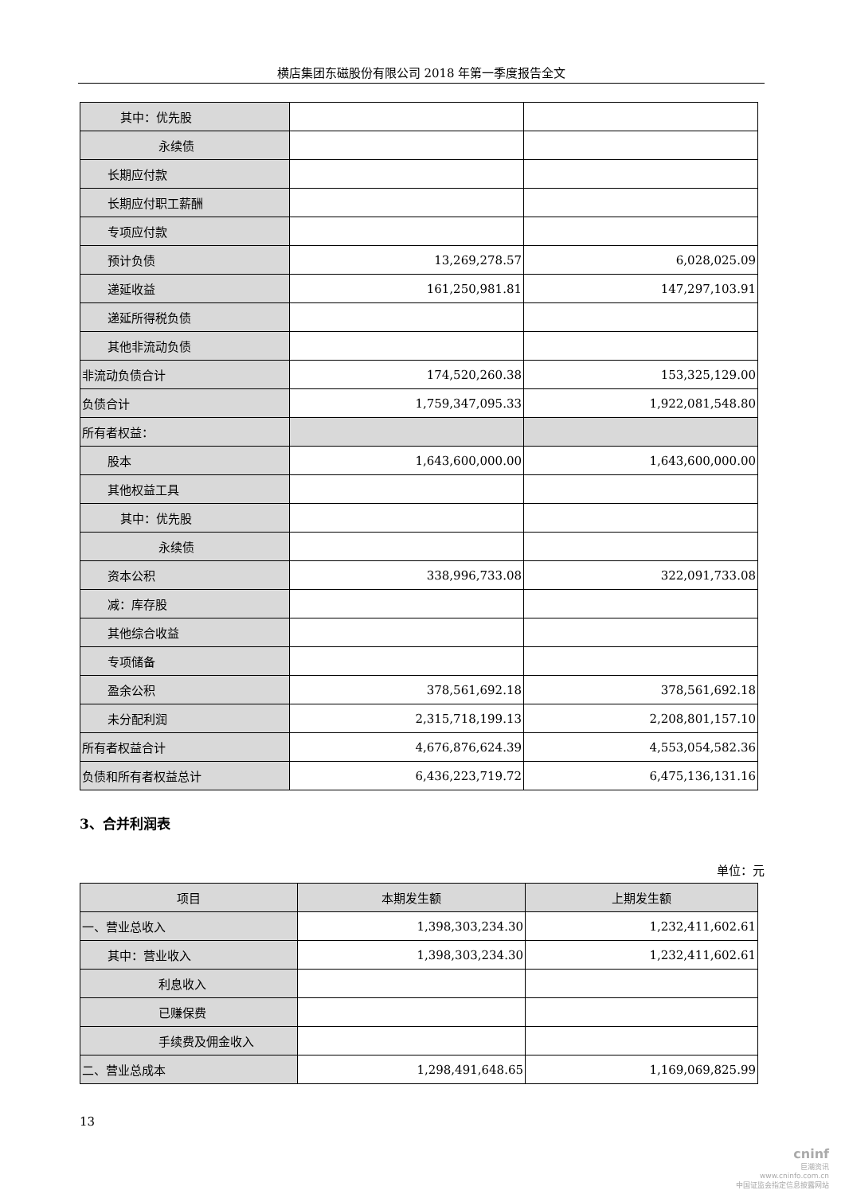横店集团东磁股份有限公司 2018 年第一季度报告全文
| 其中：优先股 | | |
| 永续债 | | |
| 长期应付款 | | |
| 长期应付职工薪酬 | | |
| 专项应付款 | | |
| 预计负债 | 13,269,278.57 | 6,028,025.09 |
| 递延收益 | 161,250,981.81 | 147,297,103.91 |
| 递延所得税负债 | | |
| 其他非流动负债 | | |
| 非流动负债合计 | 174,520,260.38 | 153,325,129.00 |
| 负债合计 | 1,759,347,095.33 | 1,922,081,548.80 |
| 所有者权益： | | |
| 股本 | 1,643,600,000.00 | 1,643,600,000.00 |
| 其他权益工具 | | |
| 其中：优先股 | | |
| 永续债 | | |
| 资本公积 | 338,996,733.08 | 322,091,733.08 |
| 减：库存股 | | |
| 其他综合收益 | | |
| 专项储备 | | |
| 盈余公积 | 378,561,692.18 | 378,561,692.18 |
| 未分配利润 | 2,315,718,199.13 | 2,208,801,157.10 |
| 所有者权益合计 | 4,676,876,624.39 | 4,553,054,582.36 |
| 负债和所有者权益总计 | 6,436,223,719.72 | 6,475,136,131.16 |
3、合并利润表
单位：元
| 项目 | 本期发生额 | 上期发生额 |
| --- | --- | --- |
| 一、营业总收入 | 1,398,303,234.30 | 1,232,411,602.61 |
| 其中：营业收入 | 1,398,303,234.30 | 1,232,411,602.61 |
| 利息收入 | | |
| 已赚保费 | | |
| 手续费及佣金收入 | | |
| 二、营业总成本 | 1,298,491,648.65 | 1,169,069,825.99 |
13
cninf
巨潮资讯
www.cninfo.com.cn
中国证监会指定信息披露网站